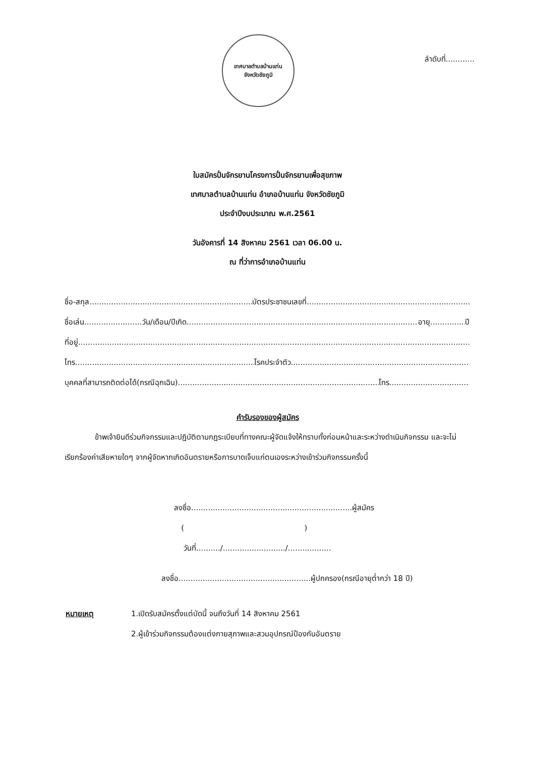เทศบาลตำบลบ้านแท่น
จังหวัดชัยภูมิ
ลำดับที่............
ใบสมัครปั่นจักรยานโครงการปั่นจักรยานเพื่อสุขภาพ
เทศบาลตำบลบ้านแท่น อำเภอบ้านแท่น จังหวัดชัยภูมิ
ประจำปีงบประมาณ พ.ศ.2561
วันอังคารที่ 14 สิงหาคม 2561 เวลา 06.00 น.
ณ ที่ว่าการอำเภอบ้านแท่น
ชื่อ-สกุล บัตรประชาชนเลขที่
ชื่อเล่น วัน/เดือน/ปีเกิด อายุ ปี
ที่อยู่
โทร โรคประจำตัว
บุคคลที่สามารถติดต่อได้(กรณีฉุกเฉิน) โทร
คำรับรองของผู้สมัคร
ข้าพเจ้ายินดีร่วมกิจกรรมและปฏิบัติตามกฎระเบียบที่ทางคณะผู้จัดแจ้งให้ทราบทั้งก่อนหน้าและระหว่างดำเนินกิจกรรม และจะไม่เรียกร้องค่าเสียหายใดๆ จากผู้จัดหากเกิดอันตรายหรือการบาดเจ็บแก่ตนเองระหว่างเข้าร่วมกิจกรรมครั้งนี้
ลงชื่อ...................................................................ผู้สมัคร
( )
วันที่........../........................../..................
ลงชื่อ.......................................................ผู้ปกครอง(กรณีอายุต่ำกว่า 18 ปี)
หมายเหตุ 1.เปิดรับสมัครตั้งแต่บัดนี้ จนถึงวันที่ 14 สิงหาคม 2561
2.ผู้เข้าร่วมกิจกรรมต้องแต่งกายสุภาพและสวมอุปกรณ์ป้องกันอันตราย